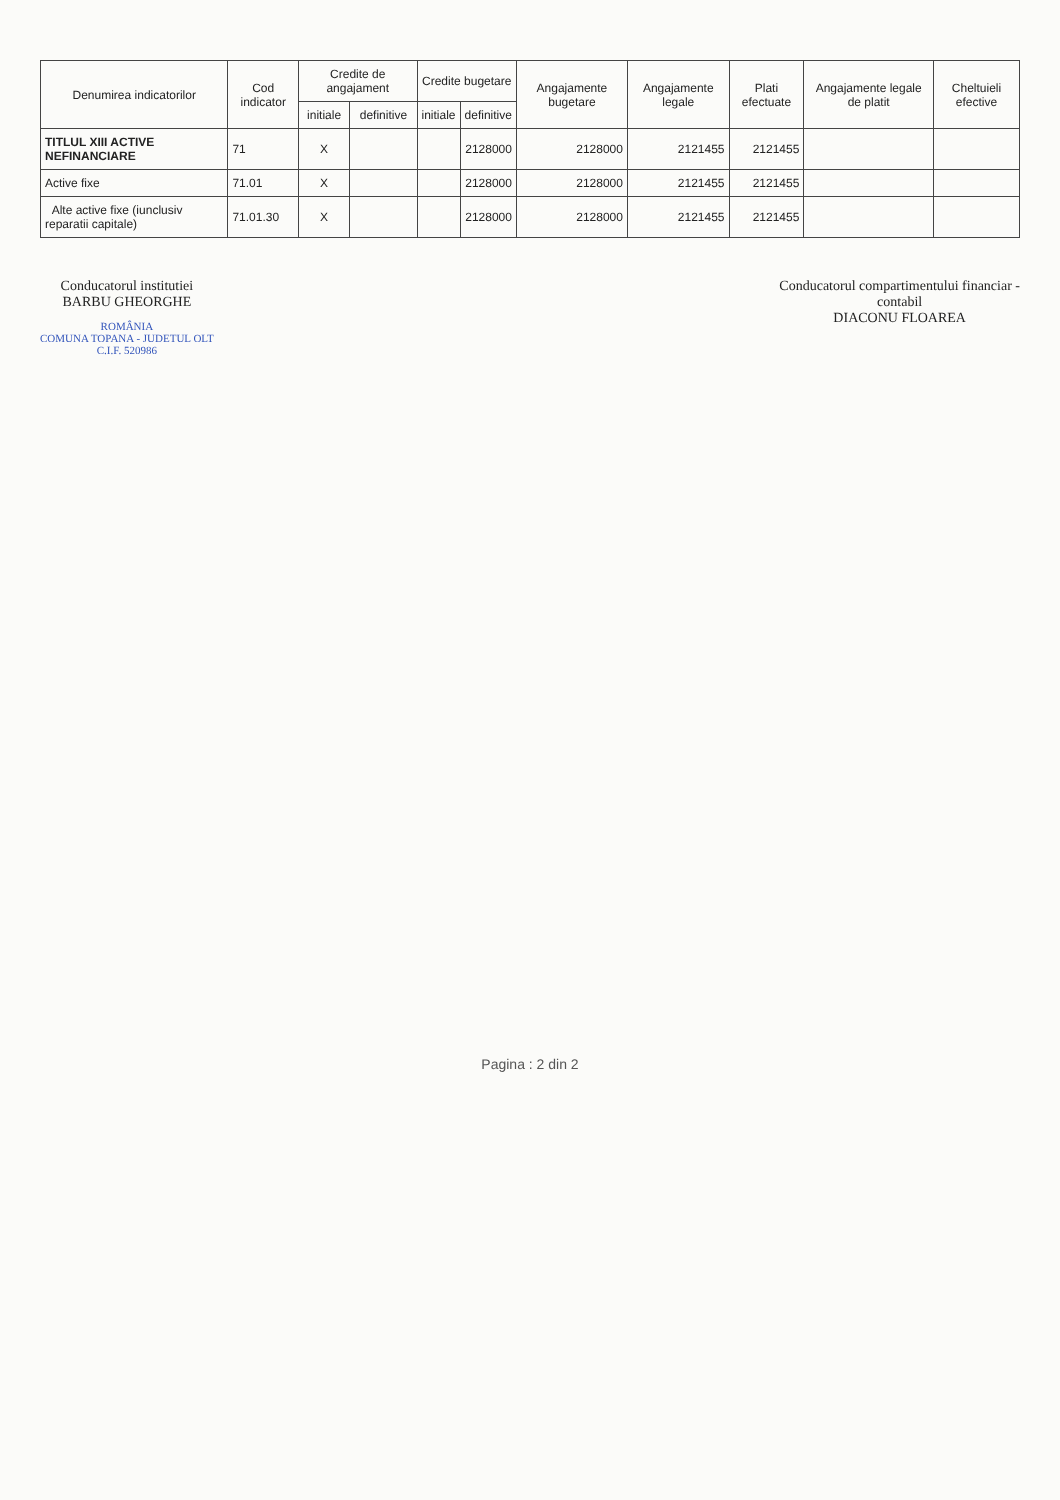| Denumirea indicatorilor | Cod indicator | Credite de angajament | | Credite bugetare | | Angajamente bugetare | Angajamente legale | Plati efectuate | Angajamente legale de platit | Cheltuieli efective |
| --- | --- | --- | --- | --- | --- | --- | --- | --- | --- | --- |
| | | initiale | definitive | initiale | definitive | | | | | |
| TITLUL XIII ACTIVE NEFINANCIARE | 71 | X | | | 2128000 | 2128000 | 2121455 | 2121455 | | |
| Active fixe | 71.01 | X | | | 2128000 | 2128000 | 2121455 | 2121455 | | |
| Alte active fixe (iunclusiv reparatii capitale) | 71.01.30 | X | | | 2128000 | 2128000 | 2121455 | 2121455 | | |
Conducatorul institutiei
BARBU GHEORGHE
ROMÂNIA
COMUNA TOPANA - JUDETUL OLT
C.I.F. 520986
Conducatorul compartimentului financiar -
contabil
DIACONU FLOAREA
Pagina : 2 din 2